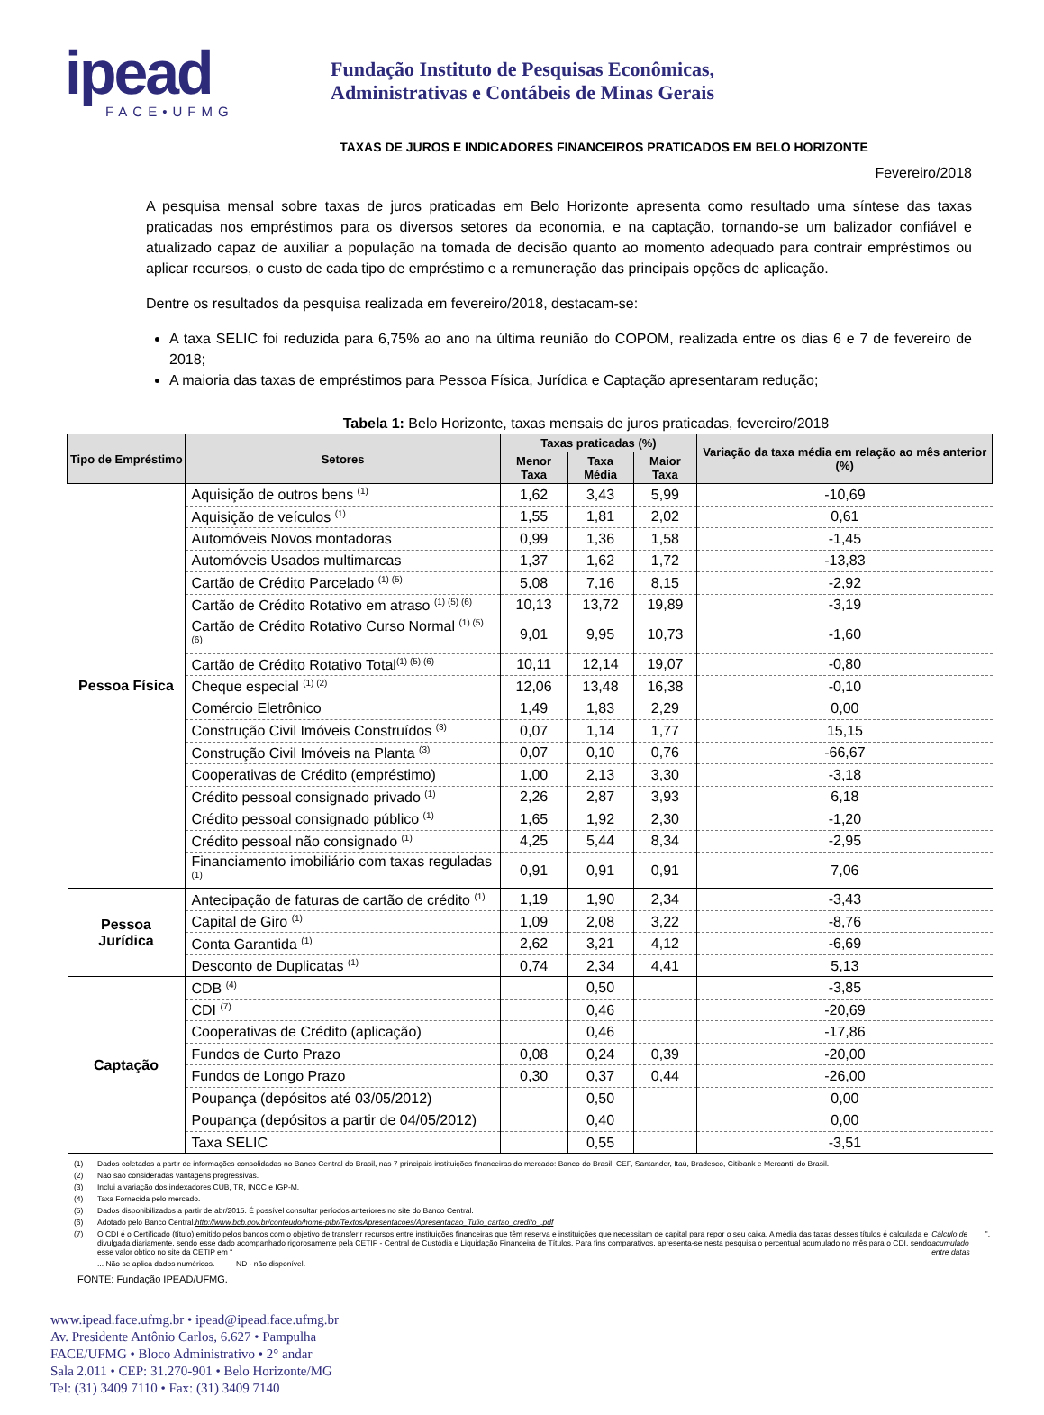ipead
FACE•UFMG
Fundação Instituto de Pesquisas Econômicas,
Administrativas e Contábeis de Minas Gerais
TAXAS DE JUROS E INDICADORES FINANCEIROS PRATICADOS EM BELO HORIZONTE
Fevereiro/2018
A pesquisa mensal sobre taxas de juros praticadas em Belo Horizonte apresenta como resultado uma síntese das taxas praticadas nos empréstimos para os diversos setores da economia, e na captação, tornando-se um balizador confiável e atualizado capaz de auxiliar a população na tomada de decisão quanto ao momento adequado para contrair empréstimos ou aplicar recursos, o custo de cada tipo de empréstimo e a remuneração das principais opções de aplicação.
Dentre os resultados da pesquisa realizada em fevereiro/2018, destacam-se:
A taxa SELIC foi reduzida para 6,75% ao ano na última reunião do COPOM, realizada entre os dias 6 e 7 de fevereiro de 2018;
A maioria das taxas de empréstimos para Pessoa Física, Jurídica e Captação apresentaram redução;
Tabela 1: Belo Horizonte, taxas mensais de juros praticadas, fevereiro/2018
| Tipo de Empréstimo | Setores | Taxas praticadas (%) | | | Variação da taxa média em relação ao mês anterior (%) |
| --- | --- | --- | --- | --- | --- |
| | | Menor Taxa | Taxa Média | Maior Taxa | |
| Pessoa Física | Aquisição de outros bens <sup>(1)</sup> | 1,62 | 3,43 | 5,99 | -10,69 |
| | Aquisição de veículos <sup>(1)</sup> | 1,55 | 1,81 | 2,02 | 0,61 |
| | Automóveis Novos montadoras | 0,99 | 1,36 | 1,58 | -1,45 |
| | Automóveis Usados multimarcas | 1,37 | 1,62 | 1,72 | -13,83 |
| | Cartão de Crédito Parcelado <sup>(1) (5)</sup> | 5,08 | 7,16 | 8,15 | -2,92 |
| | Cartão de Crédito Rotativo em atraso <sup>(1) (5) (6)</sup> | 10,13 | 13,72 | 19,89 | -3,19 |
| | Cartão de Crédito Rotativo Curso Normal <sup>(1) (5) (6)</sup> | 9,01 | 9,95 | 10,73 | -1,60 |
| | Cartão de Crédito Rotativo Total<sup>(1) (5) (6)</sup> | 10,11 | 12,14 | 19,07 | -0,80 |
| | Cheque especial <sup>(1) (2)</sup> | 12,06 | 13,48 | 16,38 | -0,10 |
| | Comércio Eletrônico | 1,49 | 1,83 | 2,29 | 0,00 |
| | Construção Civil Imóveis Construídos <sup>(3)</sup> | 0,07 | 1,14 | 1,77 | 15,15 |
| | Construção Civil Imóveis na Planta <sup>(3)</sup> | 0,07 | 0,10 | 0,76 | -66,67 |
| | Cooperativas de Crédito (empréstimo) | 1,00 | 2,13 | 3,30 | -3,18 |
| | Crédito pessoal consignado privado <sup>(1)</sup> | 2,26 | 2,87 | 3,93 | 6,18 |
| | Crédito pessoal consignado público <sup>(1)</sup> | 1,65 | 1,92 | 2,30 | -1,20 |
| | Crédito pessoal não consignado <sup>(1)</sup> | 4,25 | 5,44 | 8,34 | -2,95 |
| | Financiamento imobiliário com taxas reguladas <sup>(1)</sup> | 0,91 | 0,91 | 0,91 | 7,06 |
| Pessoa Jurídica | Antecipação de faturas de cartão de crédito <sup>(1)</sup> | 1,19 | 1,90 | 2,34 | -3,43 |
| | Capital de Giro <sup>(1)</sup> | 1,09 | 2,08 | 3,22 | -8,76 |
| | Conta Garantida <sup>(1)</sup> | 2,62 | 3,21 | 4,12 | -6,69 |
| | Desconto de Duplicatas <sup>(1)</sup> | 0,74 | 2,34 | 4,41 | 5,13 |
| Captação | CDB <sup>(4)</sup> | | 0,50 | | -3,85 |
| | CDI <sup>(7)</sup> | | 0,46 | | -20,69 |
| | Cooperativas de Crédito (aplicação) | | 0,46 | | -17,86 |
| | Fundos de Curto Prazo | 0,08 | 0,24 | 0,39 | -20,00 |
| | Fundos de Longo Prazo | 0,30 | 0,37 | 0,44 | -26,00 |
| | Poupança (depósitos até 03/05/2012) | | 0,50 | | 0,00 |
| | Poupança (depósitos a partir de 04/05/2012) | | 0,40 | | 0,00 |
| | Taxa SELIC | | 0,55 | | -3,51 |
(1) Dados coletados a partir de informações consolidadas no Banco Central do Brasil, nas 7 principais instituições financeiras do mercado: Banco do Brasil, CEF, Santander, Itaú, Bradesco, Citibank e Mercantil do Brasil.
(2) Não são consideradas vantagens progressivas.
(3) Inclui a variação dos indexadores CUB, TR, INCC e IGP-M.
(4) Taxa Fornecida pelo mercado.
(5) Dados disponibilizados a partir de abr/2015. É possível consultar períodos anteriores no site do Banco Central.
(6) Adotado pelo Banco Central. http://www.bcb.gov.br/conteudo/home-ptbr/TextosApresentacoes/Apresentacao_Tulio_cartao_credito_.pdf
(7) O CDI é o Certificado (título) emitido pelos bancos com o objetivo de transferir recursos entre instituições financeiras que têm reserva e instituições que necessitam de capital para repor o seu caixa. A média das taxas desses títulos é calculada e divulgada diariamente, sendo esse dado acompanhado rigorosamente pela CETIP - Central de Custódia e Liquidação Financeira de Títulos. Para fins comparativos, apresenta-se nesta pesquisa o percentual acumulado no mês para o CDI, sendo esse valor obtido no site da CETIP em “Cálculo de acumulado entre datas”.
... Não se aplica dados numéricos. ND - não disponível.
FONTE: Fundação IPEAD/UFMG.
www.ipead.face.ufmg.br • ipead@ipead.face.ufmg.br
Av. Presidente Antônio Carlos, 6.627 • Pampulha
FACE/UFMG • Bloco Administrativo • 2° andar
Sala 2.011 • CEP: 31.270-901 • Belo Horizonte/MG
Tel: (31) 3409 7110 • Fax: (31) 3409 7140